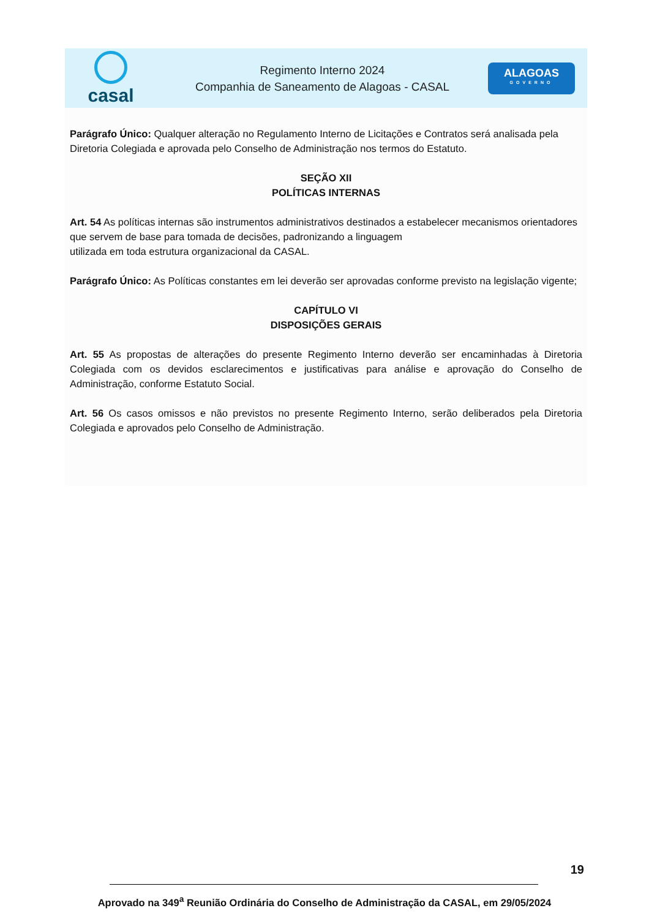casal
Regimento Interno 2024
Companhia de Saneamento de Alagoas - CASAL
ALAGOAS
GOVERNO
Parágrafo Único: Qualquer alteração no Regulamento Interno de Licitações e Contratos será analisada pela Diretoria Colegiada e aprovada pelo Conselho de Administração nos termos do Estatuto.
SEÇÃO XII
POLÍTICAS INTERNAS
Art. 54 As políticas internas são instrumentos administrativos destinados a estabelecer mecanismos orientadores que servem de base para tomada de decisões, padronizando a linguagem
utilizada em toda estrutura organizacional da CASAL.
Parágrafo Único: As Políticas constantes em lei deverão ser aprovadas conforme previsto na legislação vigente;
CAPÍTULO VI
DISPOSIÇÕES GERAIS
Art. 55 As propostas de alterações do presente Regimento Interno deverão ser encaminhadas à Diretoria Colegiada com os devidos esclarecimentos e justificativas para análise e aprovação do Conselho de Administração, conforme Estatuto Social.
Art. 56 Os casos omissos e não previstos no presente Regimento Interno, serão deliberados pela Diretoria Colegiada e aprovados pelo Conselho de Administração.
19
Aprovado na 349<sup>a</sup> Reunião Ordinária do Conselho de Administração da CASAL, em 29/05/2024